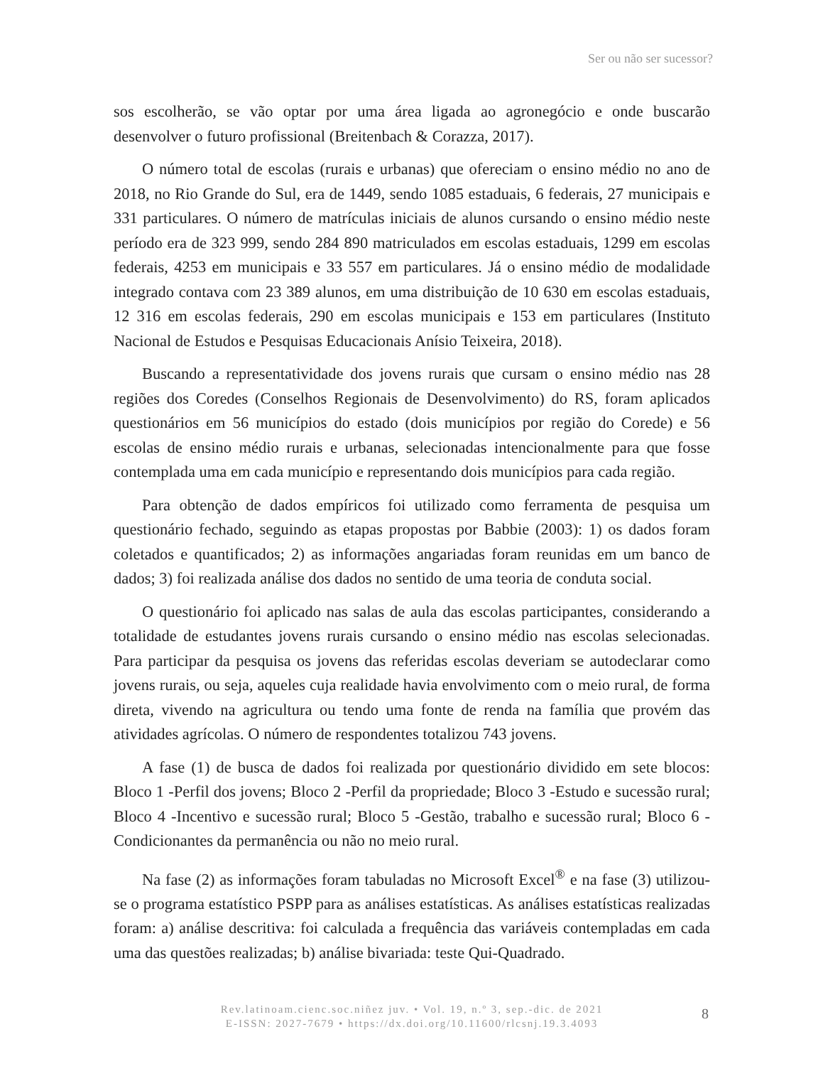Ser ou não ser sucessor?
sos escolherão, se vão optar por uma área ligada ao agronegócio e onde buscarão desenvolver o futuro profissional (Breitenbach & Corazza, 2017).
O número total de escolas (rurais e urbanas) que ofereciam o ensino médio no ano de 2018, no Rio Grande do Sul, era de 1449, sendo 1085 estaduais, 6 federais, 27 municipais e 331 particulares. O número de matrículas iniciais de alunos cursando o ensino médio neste período era de 323 999, sendo 284 890 matriculados em escolas estaduais, 1299 em escolas federais, 4253 em municipais e 33 557 em particulares. Já o ensino médio de modalidade integrado contava com 23 389 alunos, em uma distribuição de 10 630 em escolas estaduais, 12 316 em escolas federais, 290 em escolas municipais e 153 em particulares (Instituto Nacional de Estudos e Pesquisas Educacionais Anísio Teixeira, 2018).
Buscando a representatividade dos jovens rurais que cursam o ensino médio nas 28 regiões dos Coredes (Conselhos Regionais de Desenvolvimento) do RS, foram aplicados questionários em 56 municípios do estado (dois municípios por região do Corede) e 56 escolas de ensino médio rurais e urbanas, selecionadas intencionalmente para que fosse contemplada uma em cada município e representando dois municípios para cada região.
Para obtenção de dados empíricos foi utilizado como ferramenta de pesquisa um questionário fechado, seguindo as etapas propostas por Babbie (2003): 1) os dados foram coletados e quantificados; 2) as informações angariadas foram reunidas em um banco de dados; 3) foi realizada análise dos dados no sentido de uma teoria de conduta social.
O questionário foi aplicado nas salas de aula das escolas participantes, considerando a totalidade de estudantes jovens rurais cursando o ensino médio nas escolas selecionadas. Para participar da pesquisa os jovens das referidas escolas deveriam se autodeclarar como jovens rurais, ou seja, aqueles cuja realidade havia envolvimento com o meio rural, de forma direta, vivendo na agricultura ou tendo uma fonte de renda na família que provém das atividades agrícolas. O número de respondentes totalizou 743 jovens.
A fase (1) de busca de dados foi realizada por questionário dividido em sete blocos: Bloco 1 -Perfil dos jovens; Bloco 2 -Perfil da propriedade; Bloco 3 -Estudo e sucessão rural; Bloco 4 -Incentivo e sucessão rural; Bloco 5 -Gestão, trabalho e sucessão rural; Bloco 6 -Condicionantes da permanência ou não no meio rural.
Na fase (2) as informações foram tabuladas no Microsoft Excel<sup>®</sup> e na fase (3) utilizou-se o programa estatístico PSPP para as análises estatísticas. As análises estatísticas realizadas foram: a) análise descritiva: foi calculada a frequência das variáveis contempladas em cada uma das questões realizadas; b) análise bivariada: teste Qui-Quadrado.
Rev.latinoam.cienc.soc.niñez juv. • Vol. 19, n.º 3, sep.-dic. de 2021
E-ISSN: 2027-7679 • https://dx.doi.org/10.11600/rlcsnj.19.3.4093
8